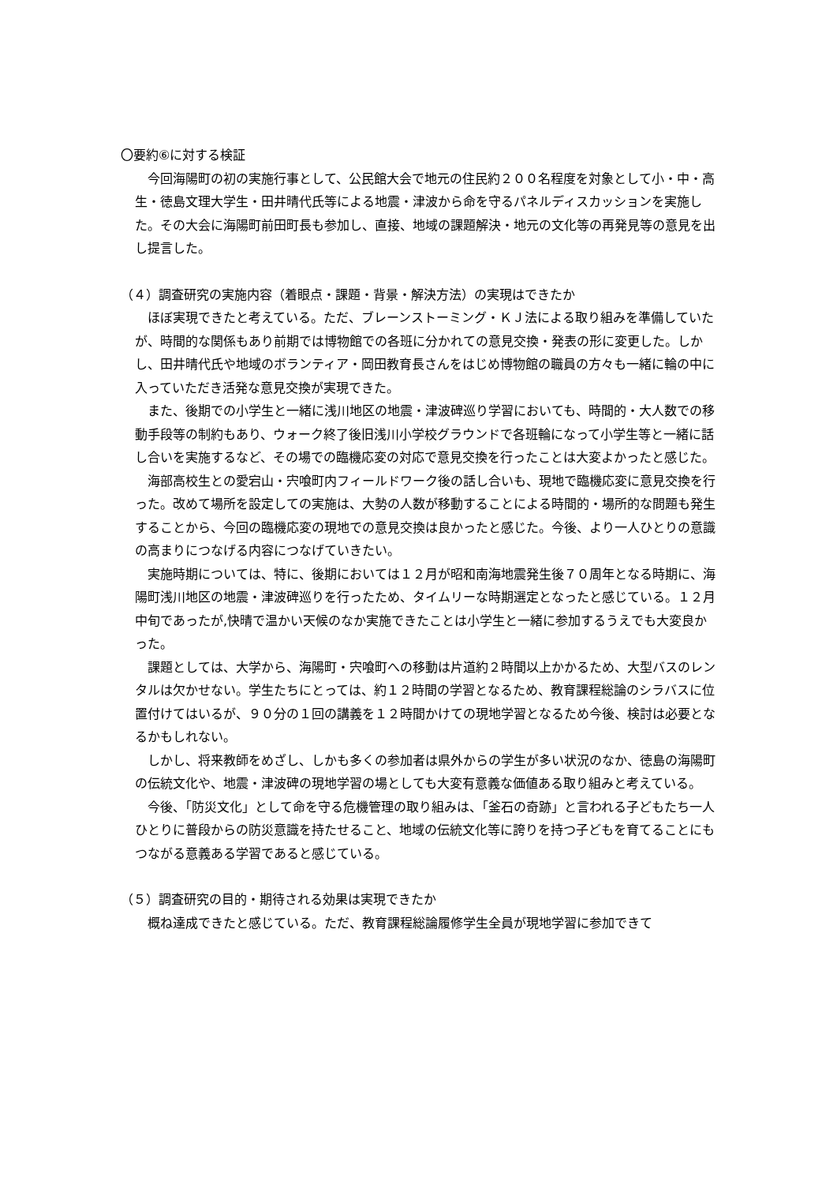〇要約⑥に対する検証
今回海陽町の初の実施行事として、公民館大会で地元の住民約２００名程度を対象として小・中・高生・徳島文理大学生・田井晴代氏等による地震・津波から命を守るパネルディスカッションを実施した。その大会に海陽町前田町長も参加し、直接、地域の課題解決・地元の文化等の再発見等の意見を出し提言した。
（４）調査研究の実施内容（着眼点・課題・背景・解決方法）の実現はできたか
ほぼ実現できたと考えている。ただ、ブレーンストーミング・ＫＪ法による取り組みを準備していたが、時間的な関係もあり前期では博物館での各班に分かれての意見交換・発表の形に変更した。しかし、田井晴代氏や地域のボランティア・岡田教育長さんをはじめ博物館の職員の方々も一緒に輪の中に入っていただき活発な意見交換が実現できた。
また、後期での小学生と一緒に浅川地区の地震・津波碑巡り学習においても、時間的・大人数での移動手段等の制約もあり、ウォーク終了後旧浅川小学校グラウンドで各班輪になって小学生等と一緒に話し合いを実施するなど、その場での臨機応変の対応で意見交換を行ったことは大変よかったと感じた。
海部高校生との愛宕山・宍喰町内フィールドワーク後の話し合いも、現地で臨機応変に意見交換を行った。改めて場所を設定しての実施は、大勢の人数が移動することによる時間的・場所的な問題も発生することから、今回の臨機応変の現地での意見交換は良かったと感じた。今後、より一人ひとりの意識の高まりにつなげる内容につなげていきたい。
実施時期については、特に、後期においては１２月が昭和南海地震発生後７０周年となる時期に、海陽町浅川地区の地震・津波碑巡りを行ったため、タイムリーな時期選定となったと感じている。１２月中旬であったが,快晴で温かい天候のなか実施できたことは小学生と一緒に参加するうえでも大変良かった。
課題としては、大学から、海陽町・宍喰町への移動は片道約２時間以上かかるため、大型バスのレンタルは欠かせない。学生たちにとっては、約１２時間の学習となるため、教育課程総論のシラバスに位置付けてはいるが、９０分の１回の講義を１２時間かけての現地学習となるため今後、検討は必要となるかもしれない。
しかし、将来教師をめざし、しかも多くの参加者は県外からの学生が多い状況のなか、徳島の海陽町の伝統文化や、地震・津波碑の現地学習の場としても大変有意義な価値ある取り組みと考えている。
今後、「防災文化」として命を守る危機管理の取り組みは、「釜石の奇跡」と言われる子どもたち一人ひとりに普段からの防災意識を持たせること、地域の伝統文化等に誇りを持つ子どもを育てることにもつながる意義ある学習であると感じている。
（５）調査研究の目的・期待される効果は実現できたか
概ね達成できたと感じている。ただ、教育課程総論履修学生全員が現地学習に参加できて